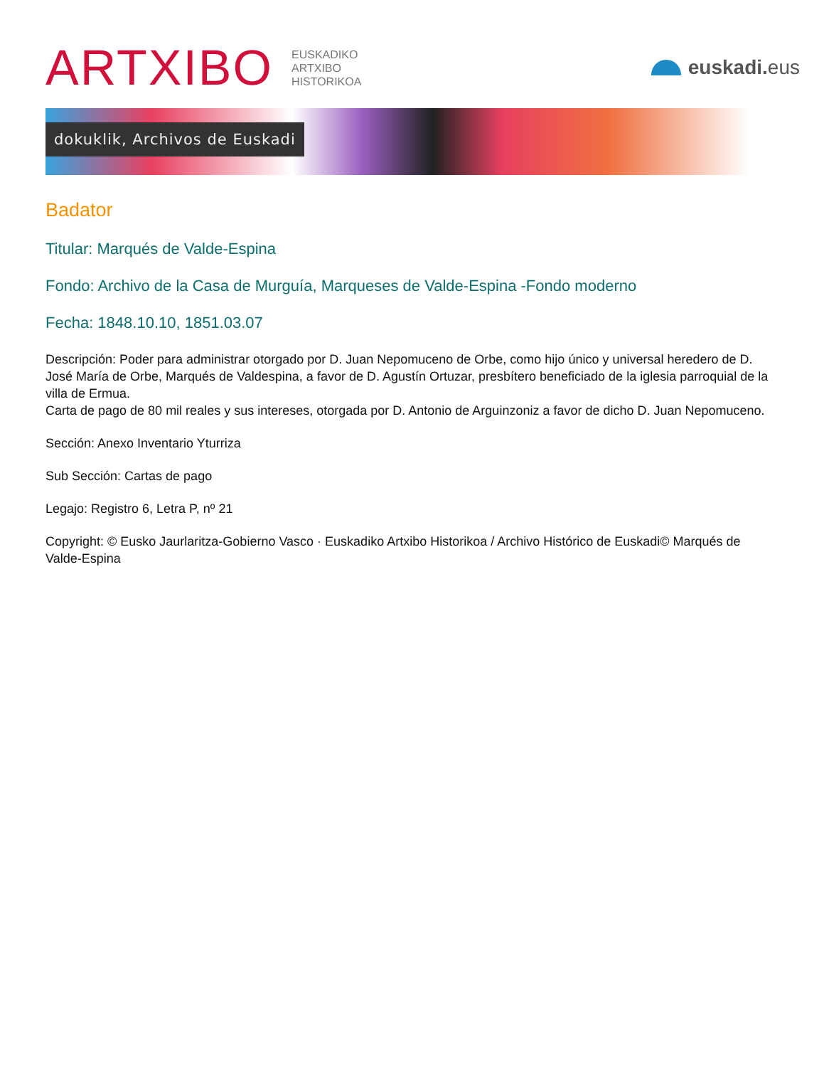ARTXIBO
EUSKADIKO
ARTXIBO
HISTORIKOA
euskadi. eus
dokuklik, Archivos de Euskadi
Badator
Titular: Marqués de Valde-Espina
Fondo: Archivo de la Casa de Murguía, Marqueses de Valde-Espina -Fondo moderno
Fecha: 1848.10.10, 1851.03.07
Descripción: Poder para administrar otorgado por D. Juan Nepomuceno de Orbe, como hijo único y universal heredero de D. José María de Orbe, Marqués de Valdespina, a favor de D. Agustín Ortuzar, presbítero beneficiado de la iglesia parroquial de la villa de Ermua.
Carta de pago de 80 mil reales y sus intereses, otorgada por D. Antonio de Arguinzoniz a favor de dicho D. Juan Nepomuceno.
Sección: Anexo Inventario Yturriza
Sub Sección: Cartas de pago
Legajo: Registro 6, Letra P, nº 21
Copyright: © Eusko Jaurlaritza-Gobierno Vasco · Euskadiko Artxibo Historikoa / Archivo Histórico de Euskadi© Marqués de Valde-Espina